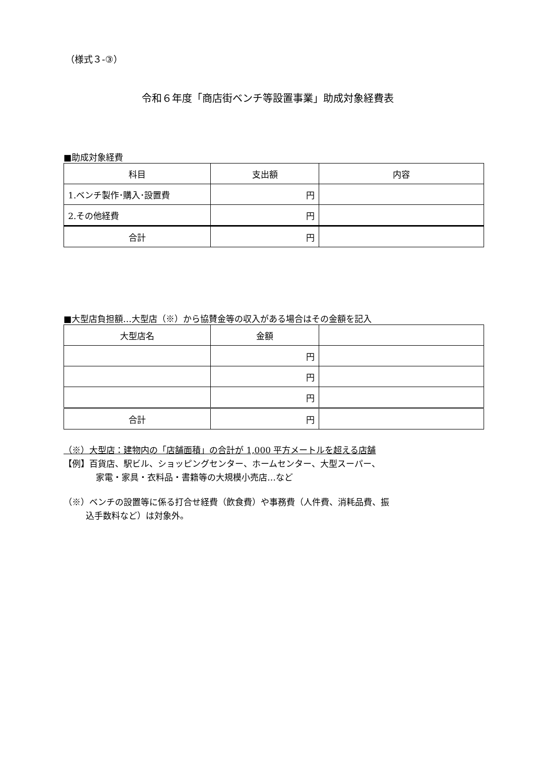（様式３-③）
令和６年度「商店街ベンチ等設置事業」助成対象経費表
■助成対象経費
| 科目 | 支出額 | 内容 |
| --- | --- | --- |
| 1.ベンチ製作･購入･設置費 | 円 | |
| 2.その他経費 | 円 | |
| 合計 | 円 | |
■大型店負担額…大型店（※）から協賛金等の収入がある場合はその金額を記入
| 大型店名 | 金額 | |
| --- | --- | --- |
| | 円 | |
| | 円 | |
| | 円 | |
| 合計 | 円 | |
（※）大型店：建物内の「店舗面積」の合計が 1,000 平方メートルを超える店舗
【例】百貨店、駅ビル、ショッピングセンター、ホームセンター、大型スーパー、
家電・家具・衣料品・書籍等の大規模小売店…など
（※）ベンチの設置等に係る打合せ経費（飲食費）や事務費（人件費、消耗品費、振
込手数料など）は対象外。